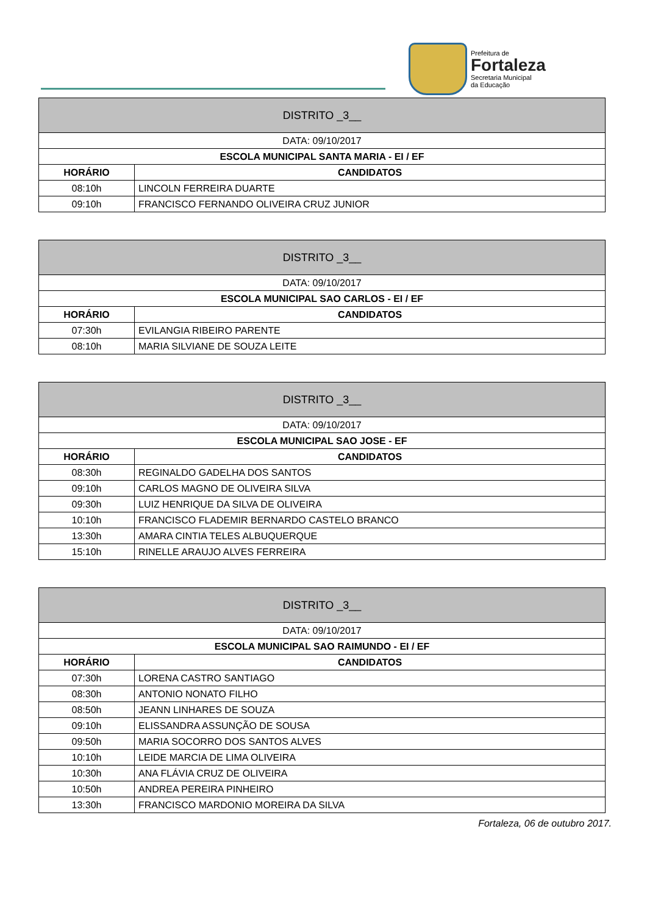Prefeitura de
Fortaleza
Secretaria Municipal
da Educação
| DISTRITO _3__ | |
| DATA: 09/10/2017 | |
| ESCOLA MUNICIPAL SANTA MARIA - EI / EF | |
| HORÁRIO | CANDIDATOS |
| 08:10h | LINCOLN FERREIRA DUARTE |
| 09:10h | FRANCISCO FERNANDO OLIVEIRA CRUZ JUNIOR |
| DISTRITO _3__ | |
| DATA: 09/10/2017 | |
| ESCOLA MUNICIPAL SAO CARLOS - EI / EF | |
| HORÁRIO | CANDIDATOS |
| 07:30h | EVILANGIA RIBEIRO PARENTE |
| 08:10h | MARIA SILVIANE DE SOUZA LEITE |
| DISTRITO _3__ | |
| DATA: 09/10/2017 | |
| ESCOLA MUNICIPAL SAO JOSE - EF | |
| HORÁRIO | CANDIDATOS |
| 08:30h | REGINALDO GADELHA DOS SANTOS |
| 09:10h | CARLOS MAGNO DE OLIVEIRA SILVA |
| 09:30h | LUIZ HENRIQUE DA SILVA DE OLIVEIRA |
| 10:10h | FRANCISCO FLADEMIR BERNARDO CASTELO BRANCO |
| 13:30h | AMARA CINTIA TELES ALBUQUERQUE |
| 15:10h | RINELLE ARAUJO ALVES FERREIRA |
| DISTRITO _3__ | |
| DATA: 09/10/2017 | |
| ESCOLA MUNICIPAL SAO RAIMUNDO - EI / EF | |
| HORÁRIO | CANDIDATOS |
| 07:30h | LORENA CASTRO SANTIAGO |
| 08:30h | ANTONIO NONATO FILHO |
| 08:50h | JEANN LINHARES DE SOUZA |
| 09:10h | ELISSANDRA ASSUNÇÃO DE SOUSA |
| 09:50h | MARIA SOCORRO DOS SANTOS ALVES |
| 10:10h | LEIDE MARCIA DE LIMA OLIVEIRA |
| 10:30h | ANA FLÁVIA CRUZ DE OLIVEIRA |
| 10:50h | ANDREA PEREIRA PINHEIRO |
| 13:30h | FRANCISCO MARDONIO MOREIRA DA SILVA |
Fortaleza, 06 de outubro 2017.